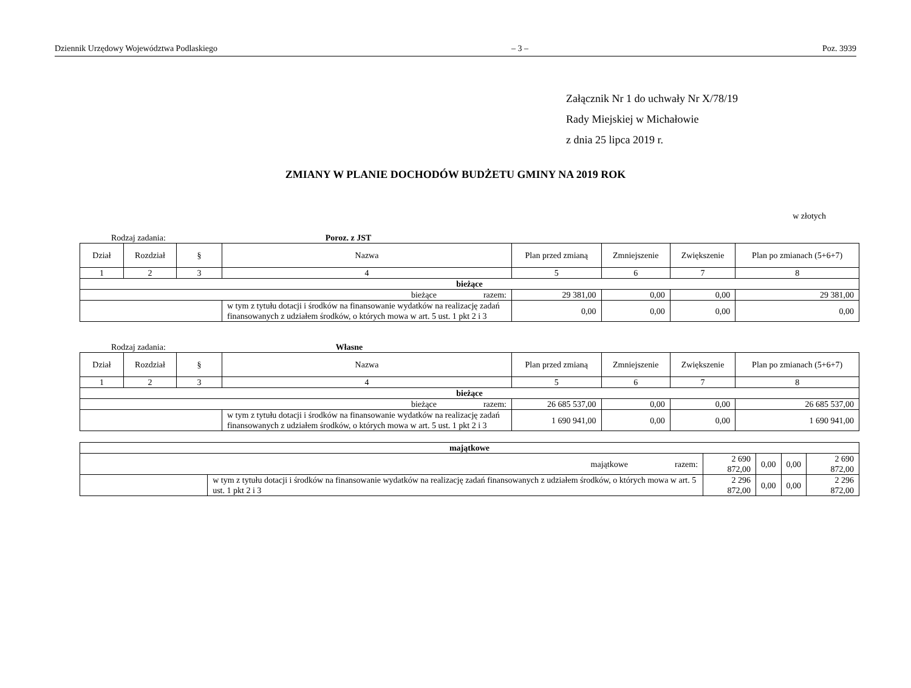Dziennik Urzędowy Województwa Podlaskiego – 3 – Poz. 3939
Załącznik Nr 1 do uchwały Nr X/78/19
Rady Miejskiej w Michałowie
z dnia 25 lipca 2019 r.
ZMIANY W PLANIE DOCHODÓW BUDŻETU GMINY NA 2019 ROK
w złotych
Rodzaj zadania: Poroz. z JST
| Dział | Rozdział | § | Nazwa | Plan przed zmianą | Zmniejszenie | Zwiększenie | Plan po zmianach (5+6+7) |
| --- | --- | --- | --- | --- | --- | --- | --- |
| 1 | 2 | 3 | 4 | 5 | 6 | 7 | 8 |
| bieżące | | | | | | | |
| bieżące razem: | | | | 29 381,00 | 0,00 | 0,00 | 29 381,00 |
| | | | w tym z tytułu dotacji i środków na finansowanie wydatków na realizację zadań finansowanych z udziałem środków, o których mowa w art. 5 ust. 1 pkt 2 i 3 | 0,00 | 0,00 | 0,00 | 0,00 |
Rodzaj zadania: Własne
| Dział | Rozdział | § | Nazwa | Plan przed zmianą | Zmniejszenie | Zwiększenie | Plan po zmianach (5+6+7) |
| --- | --- | --- | --- | --- | --- | --- | --- |
| 1 | 2 | 3 | 4 | 5 | 6 | 7 | 8 |
| bieżące | | | | | | | |
| bieżące razem: | | | | 26 685 537,00 | 0,00 | 0,00 | 26 685 537,00 |
| | | | w tym z tytułu dotacji i środków na finansowanie wydatków na realizację zadań finansowanych z udziałem środków, o których mowa w art. 5 ust. 1 pkt 2 i 3 | 1 690 941,00 | 0,00 | 0,00 | 1 690 941,00 |
| majątkowe | | | | | |
| majątkowe razem: | | 2 690 872,00 | 0,00 | 0,00 | 2 690 872,00 |
| | w tym z tytułu dotacji i środków na finansowanie wydatków na realizację zadań finansowanych z udziałem środków, o których mowa w art. 5 ust. 1 pkt 2 i 3 | 2 296 872,00 | 0,00 | 0,00 | 2 296 872,00 |